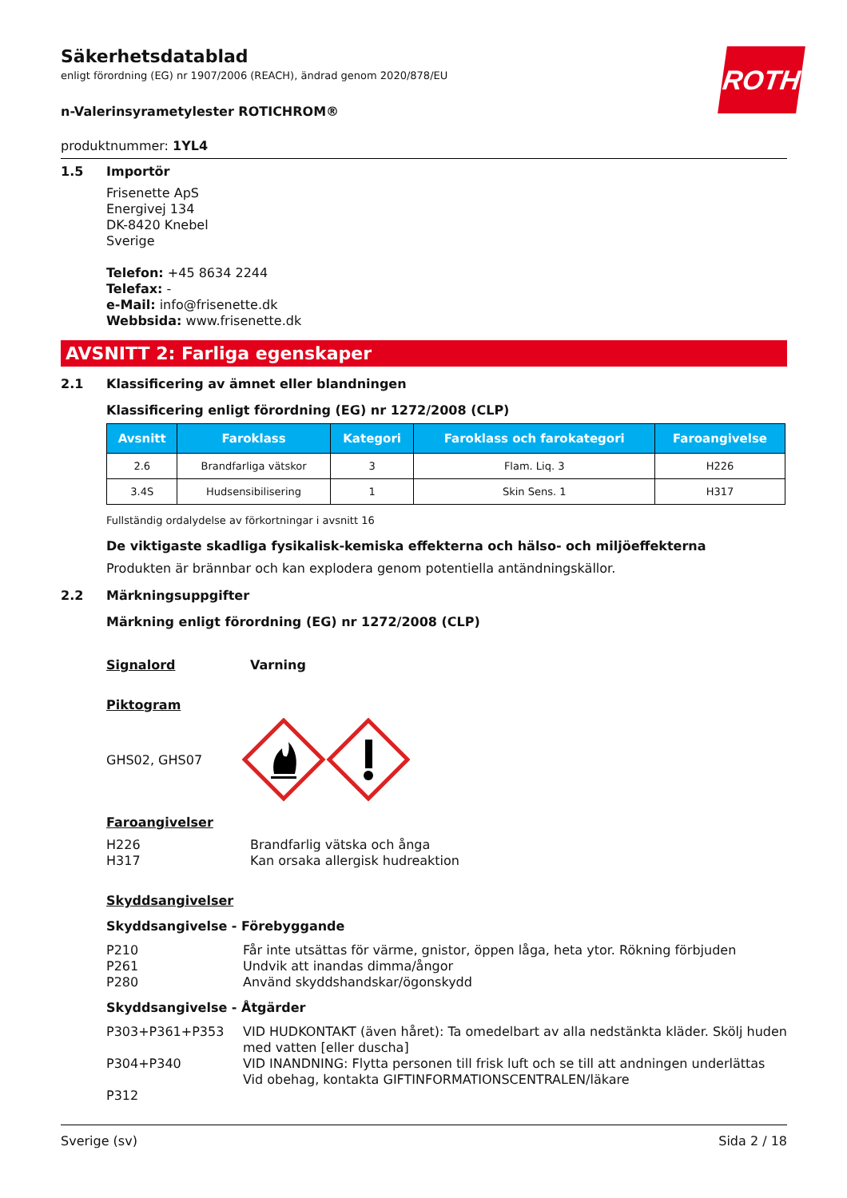ROTH
Säkerhetsdatablad
enligt förordning (EG) nr 1907/2006 (REACH), ändrad genom 2020/878/EU
n-Valerinsyrametylester ROTICHROM®
produktnummer: 1YL4
1.5 Importör
Frisenette ApS
Energivej 134
DK-8420 Knebel
Sverige
Telefon: +45 8634 2244
Telefax: -
e-Mail: info@frisenette.dk
Webbsida: www.frisenette.dk
AVSNITT 2: Farliga egenskaper
2.1 Klassificering av ämnet eller blandningen
Klassificering enligt förordning (EG) nr 1272/2008 (CLP)
| Avsnitt | Faroklass | Kategori | Faroklass och farokategori | Faroangivelse |
| --- | --- | --- | --- | --- |
| 2.6 | Brandfarliga vätskor | 3 | Flam. Liq. 3 | H226 |
| 3.4S | Hudsensibilisering | 1 | Skin Sens. 1 | H317 |
Fullständig ordalydelse av förkortningar i avsnitt 16
De viktigaste skadliga fysikalisk-kemiska effekterna och hälso- och miljöeffekterna
Produkten är brännbar och kan explodera genom potentiella antändningskällor.
2.2 Märkningsuppgifter
Märkning enligt förordning (EG) nr 1272/2008 (CLP)
Signalord Varning
Piktogram
GHS02, GHS07
Faroangivelser
H226
H317 Brandfarlig vätska och ånga
Kan orsaka allergisk hudreaktion
Skyddsangivelser
Skyddsangivelse - Förebyggande
P210
P261
P280 Får inte utsättas för värme, gnistor, öppen låga, heta ytor. Rökning förbjuden
Undvik att inandas dimma/ångor
Använd skyddshandskar/ögonskydd
Skyddsangivelse - Åtgärder
P303+P361+P353
P304+P340
P312 VID HUDKONTAKT (även håret): Ta omedelbart av alla nedstänkta kläder. Skölj huden med vatten [eller duscha]
VID INANDNING: Flytta personen till frisk luft och se till att andningen underlättas
Vid obehag, kontakta GIFTINFORMATIONSCENTRALEN/läkare
Sverige (sv) Sida 2 / 18